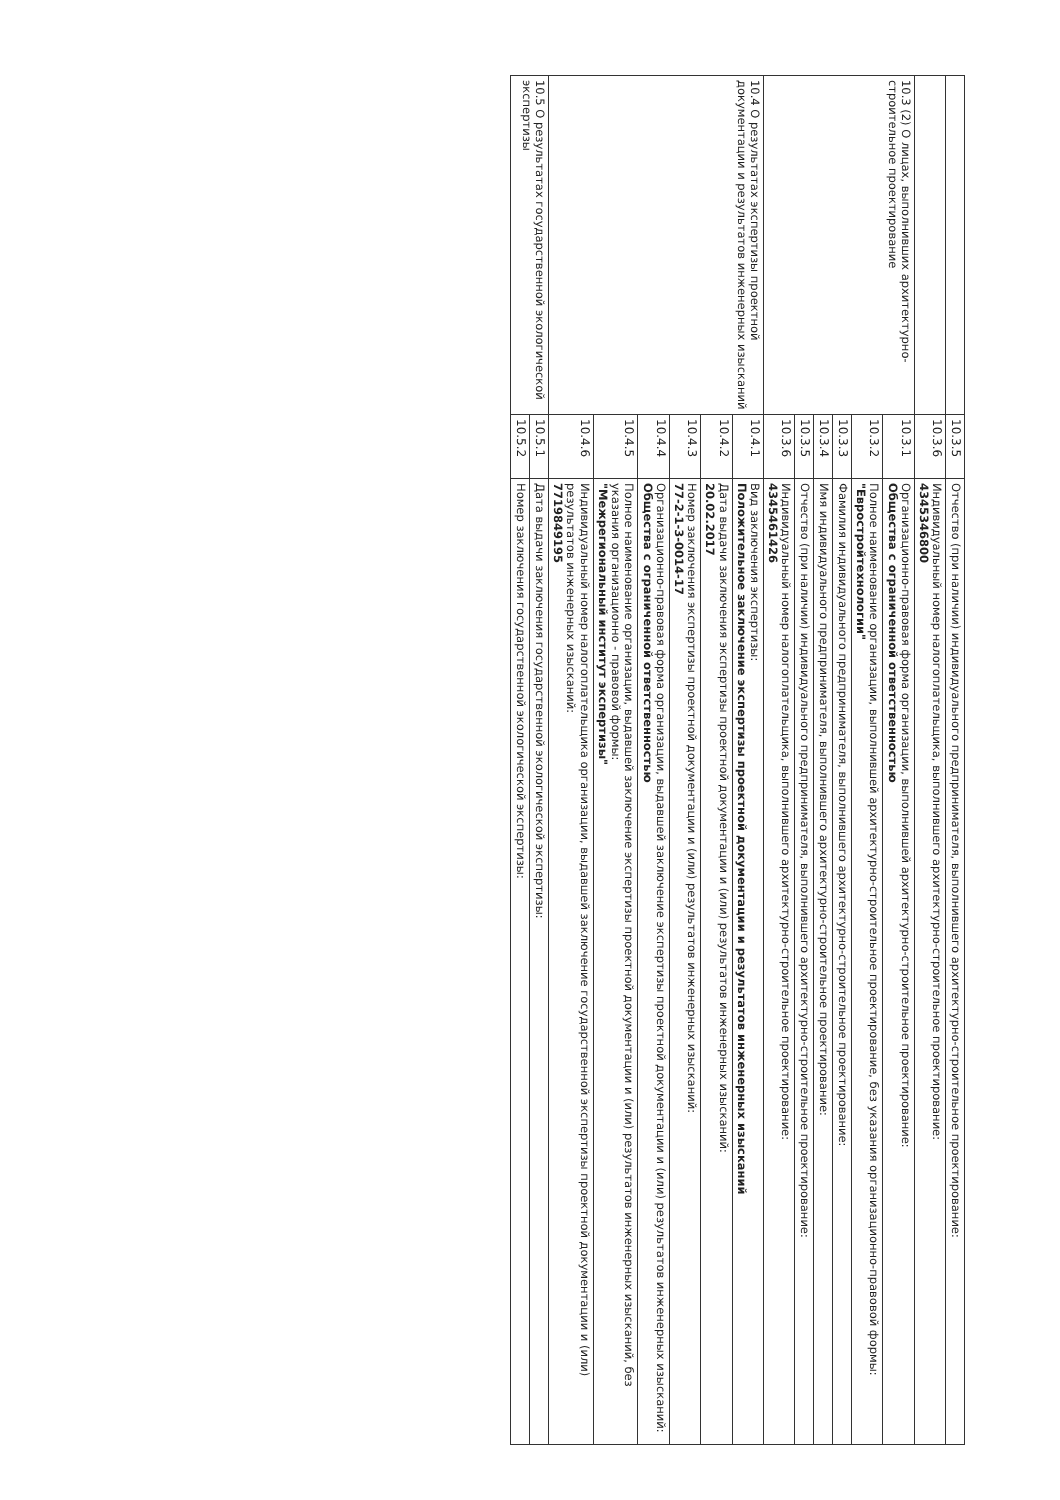| | 10.3.5 | Отчество (при наличии) индивидуального предпринимателя, выполнившего архитектурно-строительное проектирование: |
| | 10.3.6 | Индивидуальный номер налогоплательщика, выполнившего архитектурно-строительное проектирование: 4345346800 |
| 10.3 (2) О лицах, выполнивших архитектурно-строительное проектирование | 10.3.1 | Организационно-правовая форма организации, выполнившей архитектурно-строительное проектирование: Общества с ограниченной ответственностью |
| | 10.3.2 | Полное наименование организации, выполнившей архитектурно-строительное проектирование, без указания организационно-правовой формы: "Евростройтехнологии" |
| | 10.3.3 | Фамилия индивидуального предпринимателя, выполнившего архитектурно-строительное проектирование: |
| | 10.3.4 | Имя индивидуального предпринимателя, выполнившего архитектурно-строительное проектирование: |
| | 10.3.5 | Отчество (при наличии) индивидуального предпринимателя, выполнившего архитектурно-строительное проектирование: |
| | 10.3.6 | Индивидуальный номер налогоплательщика, выполнившего архитектурно-строительное проектирование: 4345461426 |
| 10.4 О результатах экспертизы проектной документации и результатов инженерных изысканий | 10.4.1 | Вид заключения экспертизы: Положительное заключение экспертизы проектной документации и результатов инженерных изысканий |
| | 10.4.2 | Дата выдачи заключения экспертизы проектной документации и (или) результатов инженерных изысканий: 20.02.2017 |
| | 10.4.3 | Номер заключения экспертизы проектной документации и (или) результатов инженерных изысканий: 77-2-1-3-0014-17 |
| | 10.4.4 | Организационно-правовая форма организации, выдавшей заключение экспертизы проектной документации и (или) результатов инженерных изысканий: Общества с ограниченной ответственностью |
| | 10.4.5 | Полное наименование организации, выдавшей заключение экспертизы проектной документации и (или) результатов инженерных изысканий, без указания организационно - правовой формы: "Межрегиональный институт экспертизы" |
| | 10.4.6 | Индивидуальный номер налогоплательщика организации, выдавшей заключение государственной экспертизы проектной документации и (или) результатов инженерных изысканий: 7719849195 |
| 10.5 О результатах государственной экологической экспертизы | 10.5.1 | Дата выдачи заключения государственной экологической экспертизы: |
| | 10.5.2 | Номер заключения государственной экологической экспертизы: |